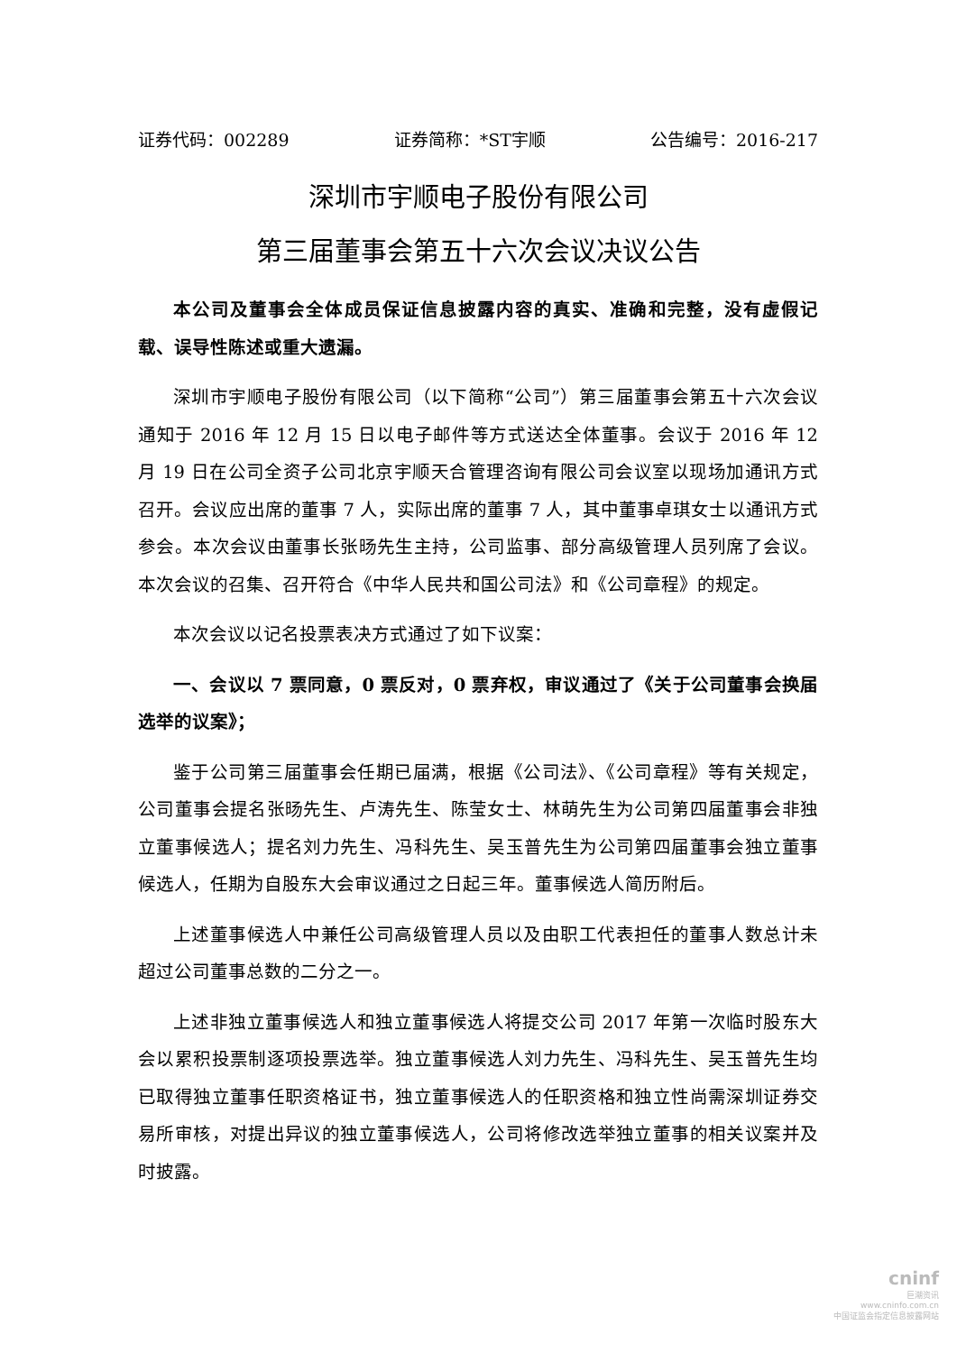证券代码：002289 证券简称：*ST宇顺 公告编号：2016-217
深圳市宇顺电子股份有限公司
第三届董事会第五十六次会议决议公告
本公司及董事会全体成员保证信息披露内容的真实、准确和完整，没有虚假记载、误导性陈述或重大遗漏。
深圳市宇顺电子股份有限公司（以下简称“公司”）第三届董事会第五十六次会议通知于 2016 年 12 月 15 日以电子邮件等方式送达全体董事。会议于 2016 年 12 月 19 日在公司全资子公司北京宇顺天合管理咨询有限公司会议室以现场加通讯方式召开。会议应出席的董事 7 人，实际出席的董事 7 人，其中董事卓琪女士以通讯方式参会。本次会议由董事长张旸先生主持，公司监事、部分高级管理人员列席了会议。本次会议的召集、召开符合《中华人民共和国公司法》和《公司章程》的规定。
本次会议以记名投票表决方式通过了如下议案：
一、会议以 7 票同意，0 票反对，0 票弃权，审议通过了《关于公司董事会换届选举的议案》；
鉴于公司第三届董事会任期已届满，根据《公司法》、《公司章程》等有关规定，公司董事会提名张旸先生、卢涛先生、陈莹女士、林萌先生为公司第四届董事会非独立董事候选人；提名刘力先生、冯科先生、吴玉普先生为公司第四届董事会独立董事候选人，任期为自股东大会审议通过之日起三年。董事候选人简历附后。
上述董事候选人中兼任公司高级管理人员以及由职工代表担任的董事人数总计未超过公司董事总数的二分之一。
上述非独立董事候选人和独立董事候选人将提交公司 2017 年第一次临时股东大会以累积投票制逐项投票选举。独立董事候选人刘力先生、冯科先生、吴玉普先生均已取得独立董事任职资格证书，独立董事候选人的任职资格和独立性尚需深圳证券交易所审核，对提出异议的独立董事候选人，公司将修改选举独立董事的相关议案并及时披露。
cninf
巨潮资讯
www.cninfo.com.cn
中国证监会指定信息披露网站